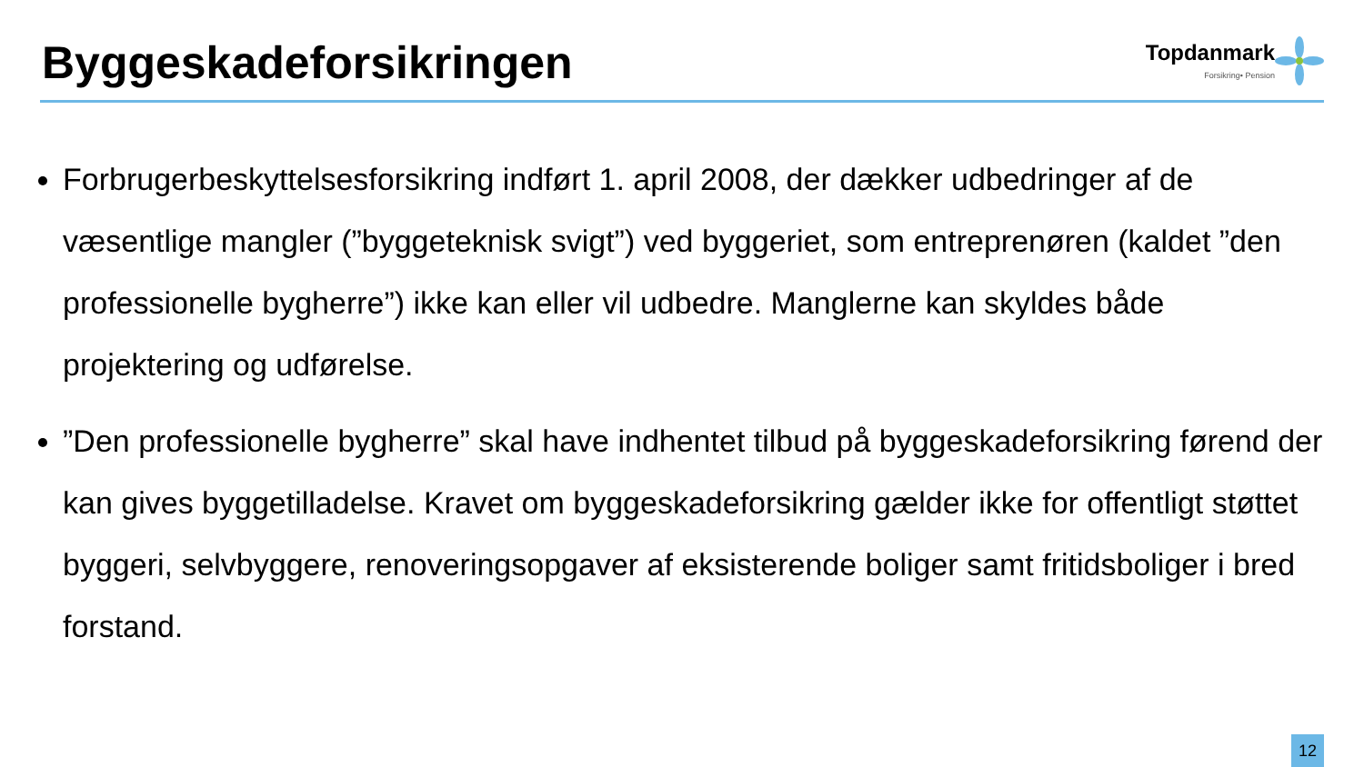Byggeskadeforsikringen
Topdanmark
Forsikring• Pension
Forbrugerbeskyttelsesforsikring indført 1. april 2008, der dækker udbedringer af de væsentlige mangler (”byggeteknisk svigt”) ved byggeriet, som entreprenøren (kaldet ”den professionelle bygherre”) ikke kan eller vil udbedre. Manglerne kan skyldes både projektering og udførelse.
”Den professionelle bygherre” skal have indhentet tilbud på byggeskadeforsikring førend der kan gives byggetilladelse. Kravet om byggeskadeforsikring gælder ikke for offentligt støttet byggeri, selvbyggere, renoveringsopgaver af eksisterende boliger samt fritidsboliger i bred forstand.
12